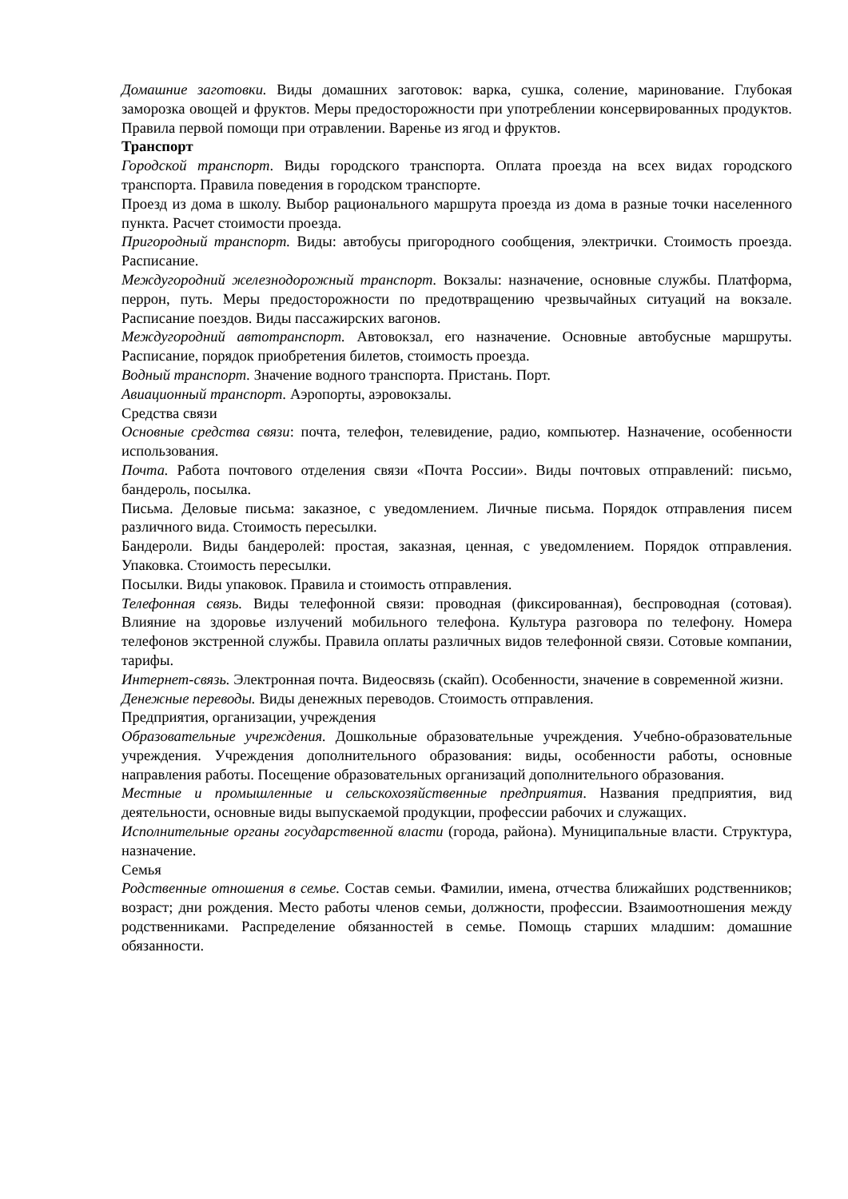Домашние заготовки. Виды домашних заготовок: варка, сушка, соление, маринование. Глубокая заморозка овощей и фруктов. Меры предосторожности при употреблении консервированных продуктов. Правила первой помощи при отравлении. Варенье из ягод и фруктов.
Транспорт
Городской транспорт. Виды городского транспорта. Оплата проезда на всех видах городского транспорта. Правила поведения в городском транспорте.
Проезд из дома в школу. Выбор рационального маршрута проезда из дома в разные точки населенного пункта. Расчет стоимости проезда.
Пригородный транспорт. Виды: автобусы пригородного сообщения, электрички. Стоимость проезда. Расписание.
Междугородний железнодорожный транспорт. Вокзалы: назначение, основные службы. Платформа, перрон, путь. Меры предосторожности по предотвращению чрезвычайных ситуаций на вокзале. Расписание поездов. Виды пассажирских вагонов.
Междугородний автотранспорт. Автовокзал, его назначение. Основные автобусные маршруты. Расписание, порядок приобретения билетов, стоимость проезда.
Водный транспорт. Значение водного транспорта. Пристань. Порт.
Авиационный транспорт. Аэропорты, аэровокзалы.
Средства связи
Основные средства связи: почта, телефон, телевидение, радио, компьютер. Назначение, особенности использования.
Почта. Работа почтового отделения связи «Почта России». Виды почтовых отправлений: письмо, бандероль, посылка.
Письма. Деловые письма: заказное, с уведомлением. Личные письма. Порядок отправления писем различного вида. Стоимость пересылки.
Бандероли. Виды бандеролей: простая, заказная, ценная, с уведомлением. Порядок отправления. Упаковка. Стоимость пересылки.
Посылки. Виды упаковок. Правила и стоимость отправления.
Телефонная связь. Виды телефонной связи: проводная (фиксированная), беспроводная (сотовая). Влияние на здоровье излучений мобильного телефона. Культура разговора по телефону. Номера телефонов экстренной службы. Правила оплаты различных видов телефонной связи. Сотовые компании, тарифы.
Интернет-связь. Электронная почта. Видеосвязь (скайп). Особенности, значение в современной жизни.
Денежные переводы. Виды денежных переводов. Стоимость отправления.
Предприятия, организации, учреждения
Образовательные учреждения. Дошкольные образовательные учреждения. Учебно-образовательные учреждения. Учреждения дополнительного образования: виды, особенности работы, основные направления работы. Посещение образовательных организаций дополнительного образования.
Местные и промышленные и сельскохозяйственные предприятия. Названия предприятия, вид деятельности, основные виды выпускаемой продукции, профессии рабочих и служащих.
Исполнительные органы государственной власти (города, района). Муниципальные власти. Структура, назначение.
Семья
Родственные отношения в семье. Состав семьи. Фамилии, имена, отчества ближайших родственников; возраст; дни рождения. Место работы членов семьи, должности, профессии. Взаимоотношения между родственниками. Распределение обязанностей в семье. Помощь старших младшим: домашние обязанности.